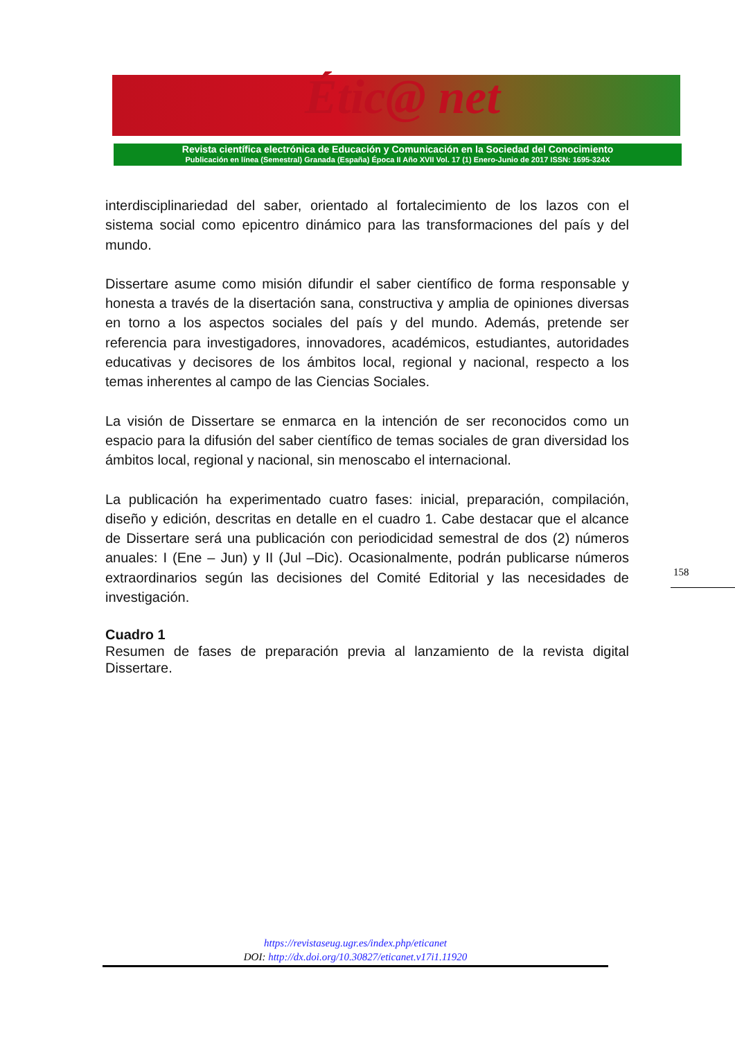Étic@ net
Revista científica electrónica de Educación y Comunicación en la Sociedad del Conocimiento
Publicación en línea (Semestral) Granada (España) Época II Año XVII Vol. 17 (1) Enero-Junio de 2017 ISSN: 1695-324X
interdisciplinariedad del saber, orientado al fortalecimiento de los lazos con el sistema social como epicentro dinámico para las transformaciones del país y del mundo.
Dissertare asume como misión difundir el saber científico de forma responsable y honesta a través de la disertación sana, constructiva y amplia de opiniones diversas en torno a los aspectos sociales del país y del mundo. Además, pretende ser referencia para investigadores, innovadores, académicos, estudiantes, autoridades educativas y decisores de los ámbitos local, regional y nacional, respecto a los temas inherentes al campo de las Ciencias Sociales.
La visión de Dissertare se enmarca en la intención de ser reconocidos como un espacio para la difusión del saber científico de temas sociales de gran diversidad los ámbitos local, regional y nacional, sin menoscabo el internacional.
La publicación ha experimentado cuatro fases: inicial, preparación, compilación, diseño y edición, descritas en detalle en el cuadro 1. Cabe destacar que el alcance de Dissertare será una publicación con periodicidad semestral de dos (2) números anuales: I (Ene – Jun) y II (Jul –Dic). Ocasionalmente, podrán publicarse números extraordinarios según las decisiones del Comité Editorial y las necesidades de investigación.
Cuadro 1
Resumen de fases de preparación previa al lanzamiento de la revista digital Dissertare.
158
https://revistaseug.ugr.es/index.php/eticanet
DOI: http://dx.doi.org/10.30827/eticanet.v17i1.11920